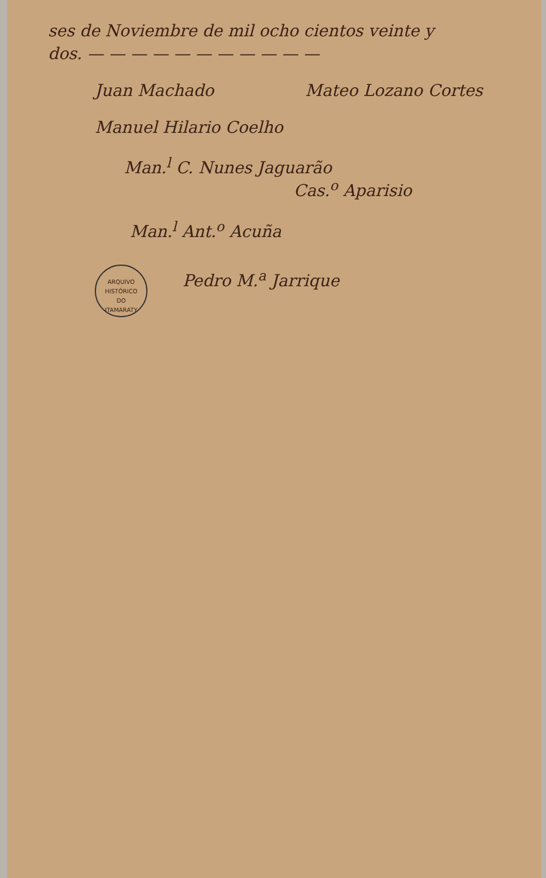ses de Noviembre de mil ocho cientos veinte y
dos. — — — — — — — — — — —
Juan Machado Mateo Lozano Cortes
Manuel Hilario Coelho
Man.<sup>l</sup> C. Nunes Jaguarão
Cas.<sup>o</sup> Aparisio
Man.<sup>l</sup> Ant.<sup>o</sup> Acuña
ARQUIVO HISTÓRICO
DO
ITAMARATY
Pedro M.<sup>a</sup> Jarrique